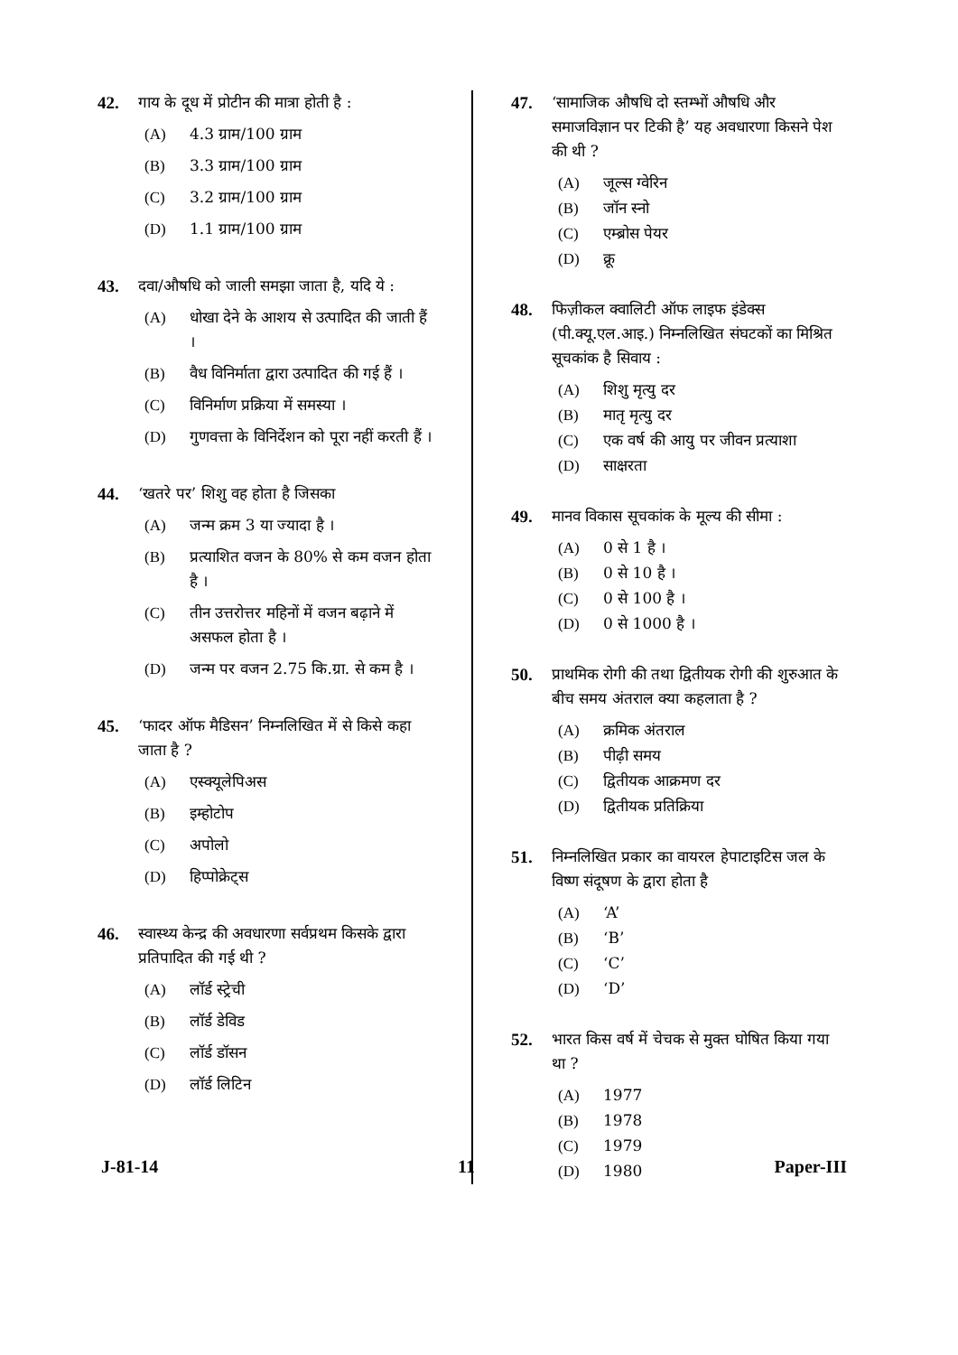42. गाय के दूध में प्रोटीन की मात्रा होती है :
(A) 4.3 ग्राम/100 ग्राम
(B) 3.3 ग्राम/100 ग्राम
(C) 3.2 ग्राम/100 ग्राम
(D) 1.1 ग्राम/100 ग्राम
43. दवा/औषधि को जाली समझा जाता है, यदि ये :
(A) धोखा देने के आशय से उत्पादित की जाती हैं ।
(B) वैध विनिर्माता द्वारा उत्पादित की गई हैं ।
(C) विनिर्माण प्रक्रिया में समस्या ।
(D) गुणवत्ता के विनिर्देशन को पूरा नहीं करती हैं ।
44. ‘खतरे पर’ शिशु वह होता है जिसका
(A) जन्म क्रम 3 या ज्यादा है ।
(B) प्रत्याशित वजन के 80% से कम वजन होता है ।
(C) तीन उत्तरोत्तर महिनों में वजन बढ़ाने में असफल होता है ।
(D) जन्म पर वजन 2.75 कि.ग्रा. से कम है ।
45. ‘फादर ऑफ मैडिसन’ निम्नलिखित में से किसे कहा जाता है ?
(A) एस्क्यूलेपिअस
(B) इम्होटोप
(C) अपोलो
(D) हिप्पोक्रेट्स
46. स्वास्थ्य केन्द्र की अवधारणा सर्वप्रथम किसके द्वारा प्रतिपादित की गई थी ?
(A) लॉर्ड स्ट्रेची
(B) लॉर्ड डेविड
(C) लॉर्ड डॉसन
(D) लॉर्ड लिटिन
47. ‘सामाजिक औषधि दो स्तम्भों औषधि और समाजविज्ञान पर टिकी है’ यह अवधारणा किसने पेश की थी ?
(A) जूल्स ग्वेरिन
(B) जॉन स्नो
(C) एम्ब्रोस पेयर
(D) क्रू
48. फिज़ीकल क्वालिटी ऑफ लाइफ इंडेक्स (पी.क्यू.एल.आइ.) निम्नलिखित संघटकों का मिश्रित सूचकांक है सिवाय :
(A) शिशु मृत्यु दर
(B) मातृ मृत्यु दर
(C) एक वर्ष की आयु पर जीवन प्रत्याशा
(D) साक्षरता
49. मानव विकास सूचकांक के मूल्य की सीमा :
(A) 0 से 1 है ।
(B) 0 से 10 है ।
(C) 0 से 100 है ।
(D) 0 से 1000 है ।
50. प्राथमिक रोगी की तथा द्वितीयक रोगी की शुरुआत के बीच समय अंतराल क्या कहलाता है ?
(A) क्रमिक अंतराल
(B) पीढ़ी समय
(C) द्वितीयक आक्रमण दर
(D) द्वितीयक प्रतिक्रिया
51. निम्नलिखित प्रकार का वायरल हेपाटाइटिस जल के विष्ण संदूषण के द्वारा होता है
(A) ‘A’
(B) ‘B’
(C) ‘C’
(D) ‘D’
52. भारत किस वर्ष में चेचक से मुक्त घोषित किया गया था ?
(A) 1977
(B) 1978
(C) 1979
(D) 1980
J-81-14 11 Paper-III